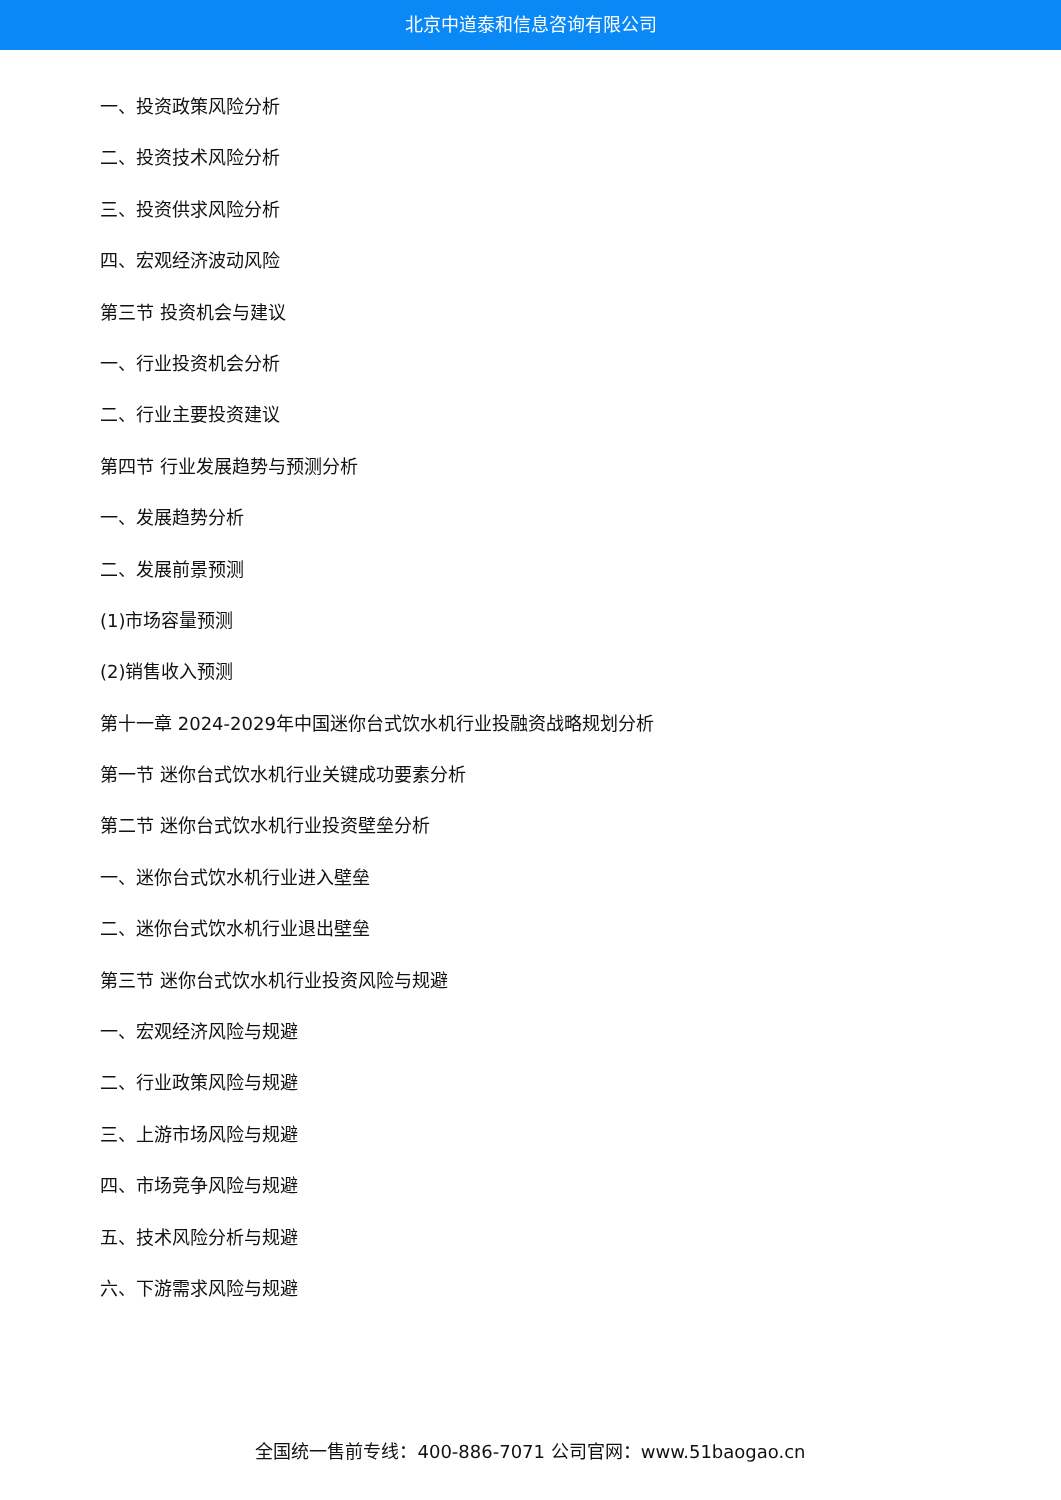北京中道泰和信息咨询有限公司
一、投资政策风险分析
二、投资技术风险分析
三、投资供求风险分析
四、宏观经济波动风险
第三节 投资机会与建议
一、行业投资机会分析
二、行业主要投资建议
第四节 行业发展趋势与预测分析
一、发展趋势分析
二、发展前景预测
(1)市场容量预测
(2)销售收入预测
第十一章 2024-2029年中国迷你台式饮水机行业投融资战略规划分析
第一节 迷你台式饮水机行业关键成功要素分析
第二节 迷你台式饮水机行业投资壁垒分析
一、迷你台式饮水机行业进入壁垒
二、迷你台式饮水机行业退出壁垒
第三节 迷你台式饮水机行业投资风险与规避
一、宏观经济风险与规避
二、行业政策风险与规避
三、上游市场风险与规避
四、市场竞争风险与规避
五、技术风险分析与规避
六、下游需求风险与规避
全国统一售前专线：400-886-7071 公司官网：www.51baogao.cn